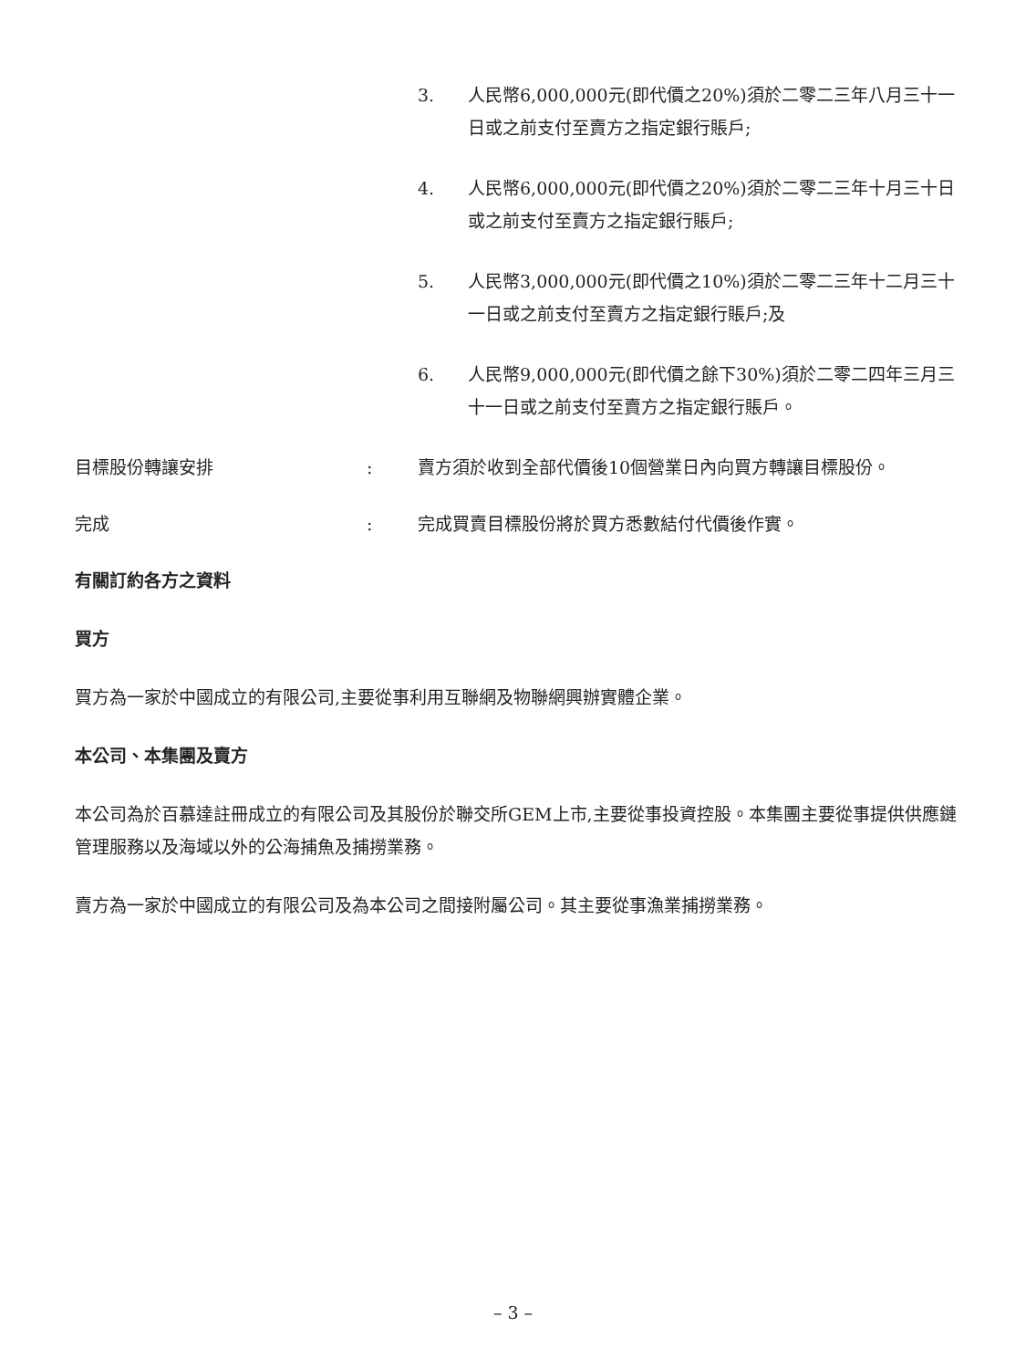3. 人民幣6,000,000元(即代價之20%)須於二零二三年八月三十一日或之前支付至賣方之指定銀行賬戶;
4. 人民幣6,000,000元(即代價之20%)須於二零二三年十月三十日或之前支付至賣方之指定銀行賬戶;
5. 人民幣3,000,000元(即代價之10%)須於二零二三年十二月三十一日或之前支付至賣方之指定銀行賬戶;及
6. 人民幣9,000,000元(即代價之餘下30%)須於二零二四年三月三十一日或之前支付至賣方之指定銀行賬戶。
目標股份轉讓安排 : 賣方須於收到全部代價後10個營業日內向買方轉讓目標股份。
完成 : 完成買賣目標股份將於買方悉數結付代價後作實。
有關訂約各方之資料
買方
買方為一家於中國成立的有限公司,主要從事利用互聯網及物聯網興辦實體企業。
本公司、本集團及賣方
本公司為於百慕達註冊成立的有限公司及其股份於聯交所GEM上市,主要從事投資控股。本集團主要從事提供供應鏈管理服務以及海域以外的公海捕魚及捕撈業務。
賣方為一家於中國成立的有限公司及為本公司之間接附屬公司。其主要從事漁業捕撈業務。
– 3 –